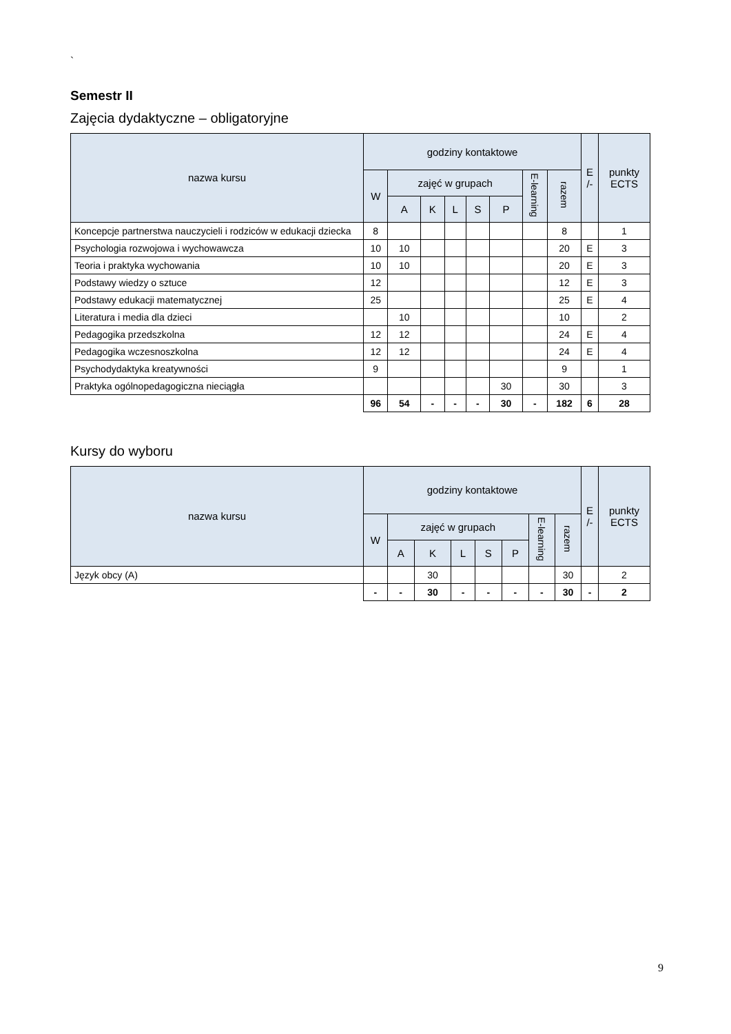`
Semestr II
Zajęcia dydaktyczne – obligatoryjne
| nazwa kursu | godziny kontaktowe | | | | | | | | E /- | punkty ECTS |
| --- | --- | --- | --- | --- | --- | --- | --- | --- | --- | --- |
| | W | zajęć w grupach | | | | | E-learning | razem | | |
| | | A | K | L | S | P | | | | |
| Koncepcje partnerstwa nauczycieli i rodziców w edukacji dziecka | 8 | | | | | | | 8 | | 1 |
| Psychologia rozwojowa i wychowawcza | 10 | 10 | | | | | | 20 | E | 3 |
| Teoria i praktyka wychowania | 10 | 10 | | | | | | 20 | E | 3 |
| Podstawy wiedzy o sztuce | 12 | | | | | | | 12 | E | 3 |
| Podstawy edukacji matematycznej | 25 | | | | | | | 25 | E | 4 |
| Literatura i media dla dzieci | | 10 | | | | | | 10 | | 2 |
| Pedagogika przedszkolna | 12 | 12 | | | | | | 24 | E | 4 |
| Pedagogika wczesnoszkolna | 12 | 12 | | | | | | 24 | E | 4 |
| Psychodydaktyka kreatywności | 9 | | | | | | | 9 | | 1 |
| Praktyka ogólnopedagogiczna nieciągła | | | | | | 30 | | 30 | | 3 |
| | 96 | 54 | - | - | - | 30 | - | 182 | 6 | 28 |
Kursy do wyboru
| nazwa kursu | godziny kontaktowe | | | | | | | | E /- | punkty ECTS |
| --- | --- | --- | --- | --- | --- | --- | --- | --- | --- | --- |
| | W | zajęć w grupach | | | | | E-learning | razem | | |
| | | A | K | L | S | P | | | | |
| Język obcy (A) | | | 30 | | | | | 30 | | 2 |
| | - | - | 30 | - | - | - | - | 30 | - | 2 |
9